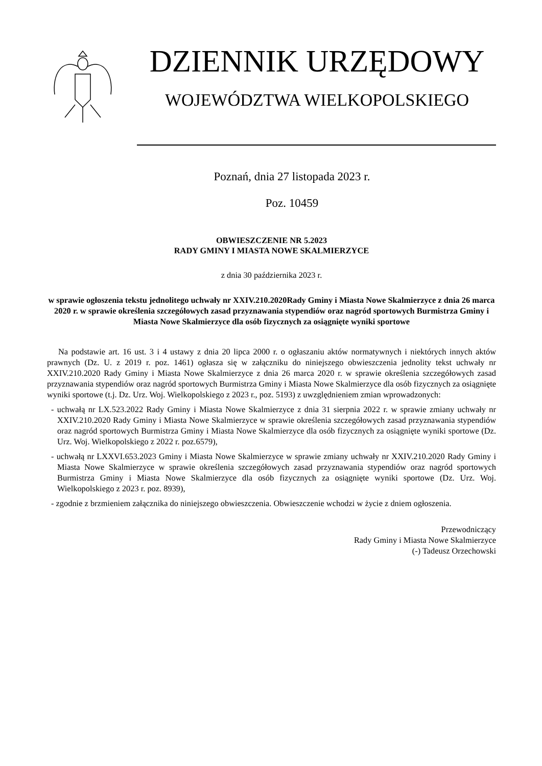DZIENNIK URZĘDOWY
WOJEWÓDZTWA WIELKOPOLSKIEGO
Poznań, dnia 27 listopada 2023 r.
Poz. 10459
OBWIESZCZENIE NR 5.2023
RADY GMINY I MIASTA NOWE SKALMIERZYCE
z dnia 30 października 2023 r.
w sprawie ogłoszenia tekstu jednolitego uchwały nr XXIV.210.2020Rady Gminy i Miasta Nowe Skalmierzyce z dnia 26 marca 2020 r. w sprawie określenia szczegółowych zasad przyznawania stypendiów oraz nagród sportowych Burmistrza Gminy i Miasta Nowe Skalmierzyce dla osób fizycznych za osiągnięte wyniki sportowe
Na podstawie art. 16 ust. 3 i 4 ustawy z dnia 20 lipca 2000 r. o ogłaszaniu aktów normatywnych i niektórych innych aktów prawnych (Dz. U. z 2019 r. poz. 1461) ogłasza się w załączniku do niniejszego obwieszczenia jednolity tekst uchwały nr XXIV.210.2020 Rady Gminy i Miasta Nowe Skalmierzyce z dnia 26 marca 2020 r. w sprawie określenia szczegółowych zasad przyznawania stypendiów oraz nagród sportowych Burmistrza Gminy i Miasta Nowe Skalmierzyce dla osób fizycznych za osiągnięte wyniki sportowe (t.j. Dz. Urz. Woj. Wielkopolskiego z 2023 r., poz. 5193) z uwzględnieniem zmian wprowadzonych:
- uchwałą nr LX.523.2022 Rady Gminy i Miasta Nowe Skalmierzyce z dnia 31 sierpnia 2022 r. w sprawie zmiany uchwały nr XXIV.210.2020 Rady Gminy i Miasta Nowe Skalmierzyce w sprawie określenia szczegółowych zasad przyznawania stypendiów oraz nagród sportowych Burmistrza Gminy i Miasta Nowe Skalmierzyce dla osób fizycznych za osiągnięte wyniki sportowe (Dz. Urz. Woj. Wielkopolskiego z 2022 r. poz.6579),
- uchwałą nr LXXVI.653.2023 Gminy i Miasta Nowe Skalmierzyce w sprawie zmiany uchwały nr XXIV.210.2020 Rady Gminy i Miasta Nowe Skalmierzyce w sprawie określenia szczegółowych zasad przyznawania stypendiów oraz nagród sportowych Burmistrza Gminy i Miasta Nowe Skalmierzyce dla osób fizycznych za osiągnięte wyniki sportowe (Dz. Urz. Woj. Wielkopolskiego z 2023 r. poz. 8939),
- zgodnie z brzmieniem załącznika do niniejszego obwieszczenia. Obwieszczenie wchodzi w życie z dniem ogłoszenia.
Przewodniczący
Rady Gminy i Miasta Nowe Skalmierzyce
(-) Tadeusz Orzechowski